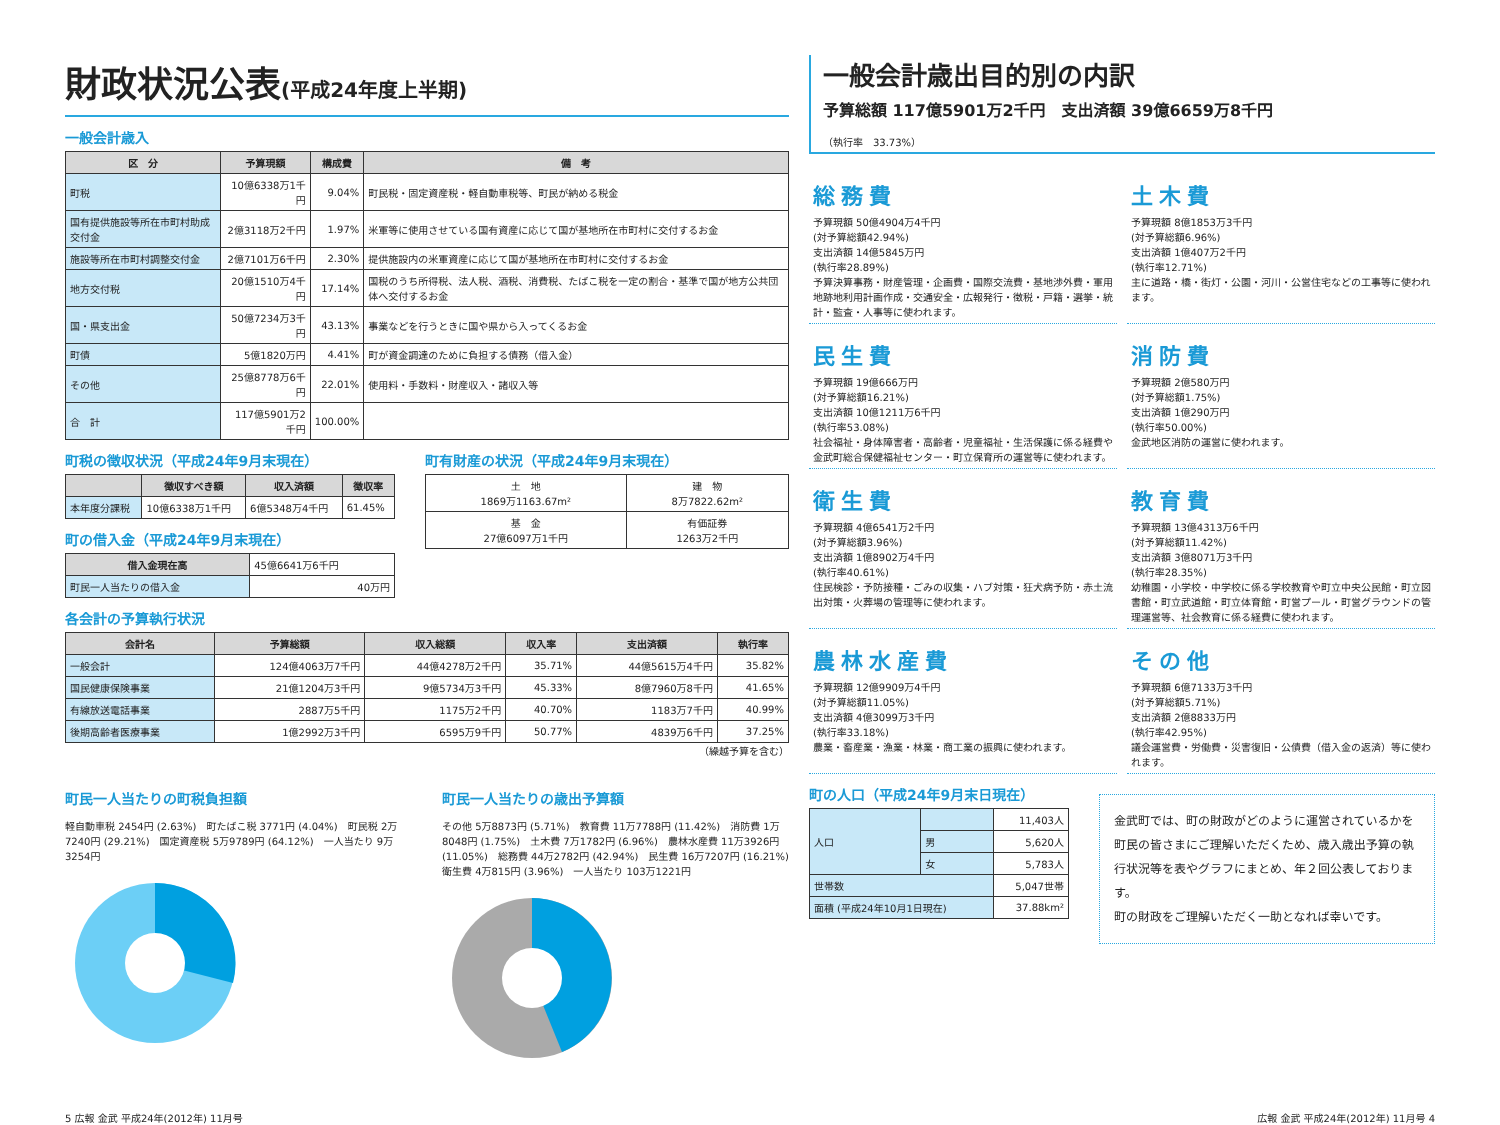財政状況公表(平成24年度上半期)
一般会計歳入
| 区 分 | 予算現額 | 構成費 | 備 考 |
| --- | --- | --- | --- |
| 町税 | 10億6338万1千円 | 9.04% | 町民税・固定資産税・軽自動車税等、町民が納める税金 |
| 国有提供施設等所在市町村助成交付金 | 2億3118万2千円 | 1.97% | 米軍等に使用させている国有資産に応じて国が基地所在市町村に交付するお金 |
| 施設等所在市町村調整交付金 | 2億7101万6千円 | 2.30% | 提供施設内の米軍資産に応じて国が基地所在市町村に交付するお金 |
| 地方交付税 | 20億1510万4千円 | 17.14% | 国税のうち所得税、法人税、酒税、消費税、たばこ税を一定の割合・基準で国が地方公共団体へ交付するお金 |
| 国・県支出金 | 50億7234万3千円 | 43.13% | 事業などを行うときに国や県から入ってくるお金 |
| 町債 | 5億1820万円 | 4.41% | 町が資金調達のために負担する債務（借入金） |
| その他 | 25億8778万6千円 | 22.01% | 使用料・手数料・財産収入・諸収入等 |
| 合 計 | 117億5901万2千円 | 100.00% | |
町税の徴収状況（平成24年9月末現在）
| | 徴収すべき額 | 収入済額 | 徴収率 |
| --- | --- | --- | --- |
| 本年度分課税 | 10億6338万1千円 | 6億5348万4千円 | 61.45% |
町の借入金（平成24年9月末現在）
| 借入金現在高 | 45億6641万6千円 |
| 町民一人当たりの借入金 | 40万円 |
町有財産の状況（平成24年9月末現在）
| 土 地 1869万1163.67m² | 建 物 8万7822.62m² |
| 基 金 27億6097万1千円 | 有価証券 1263万2千円 |
各会計の予算執行状況
| 会計名 | 予算総額 | 収入総額 | 収入率 | 支出済額 | 執行率 |
| --- | --- | --- | --- | --- | --- |
| 一般会計 | 124億4063万7千円 | 44億4278万2千円 | 35.71% | 44億5615万4千円 | 35.82% |
| 国民健康保険事業 | 21億1204万3千円 | 9億5734万3千円 | 45.33% | 8億7960万8千円 | 41.65% |
| 有線放送電話事業 | 2887万5千円 | 1175万2千円 | 40.70% | 1183万7千円 | 40.99% |
| 後期高齢者医療事業 | 1億2992万3千円 | 6595万9千円 | 50.77% | 4839万6千円 | 37.25% |
（繰越予算を含む）
町民一人当たりの町税負担額
軽自動車税 2454円 (2.63%)　町たばこ税 3771円 (4.04%)　町民税 2万7240円 (29.21%)　国定資産税 5万9789円 (64.12%)　一人当たり 9万3254円
町民一人当たりの歳出予算額
その他 5万8873円 (5.71%)　教育費 11万7788円 (11.42%)　消防費 1万8048円 (1.75%)　土木費 7万1782円 (6.96%)　農林水産費 11万3926円 (11.05%)　総務費 44万2782円 (42.94%)　民生費 16万7207円 (16.21%)　衛生費 4万815円 (3.96%)　一人当たり 103万1221円
一般会計歳出目的別の内訳
予算総額 117億5901万2千円　支出済額 39億6659万8千円
（執行率　33.73%）
総務費
予算現額 50億4904万4千円
(対予算総額42.94%)
支出済額 14億5845万円
(執行率28.89%)
予算決算事務・財産管理・企画費・国際交流費・基地渉外費・軍用地跡地利用計画作成・交通安全・広報発行・徴税・戸籍・選挙・統計・監査・人事等に使われます。
土木費
予算現額 8億1853万3千円
(対予算総額6.96%)
支出済額 1億407万2千円
(執行率12.71%)
主に道路・橋・街灯・公園・河川・公営住宅などの工事等に使われます。
民生費
予算現額 19億666万円
(対予算総額16.21%)
支出済額 10億1211万6千円
(執行率53.08%)
社会福祉・身体障害者・高齢者・児童福祉・生活保護に係る経費や金武町総合保健福祉センター・町立保育所の運営等に使われます。
消防費
予算現額 2億580万円
(対予算総額1.75%)
支出済額 1億290万円
(執行率50.00%)
金武地区消防の運営に使われます。
衛生費
予算現額 4億6541万2千円
(対予算総額3.96%)
支出済額 1億8902万4千円
(執行率40.61%)
住民検診・予防接種・ごみの収集・ハブ対策・狂犬病予防・赤土流出対策・火葬場の管理等に使われます。
教育費
予算現額 13億4313万6千円
(対予算総額11.42%)
支出済額 3億8071万3千円
(執行率28.35%)
幼稚園・小学校・中学校に係る学校教育や町立中央公民館・町立図書館・町立武道館・町立体育館・町営プール・町営グラウンドの管理運営等、社会教育に係る経費に使われます。
農林水産費
予算現額 12億9909万4千円
(対予算総額11.05%)
支出済額 4億3099万3千円
(執行率33.18%)
農業・畜産業・漁業・林業・商工業の振興に使われます。
その他
予算現額 6億7133万3千円
(対予算総額5.71%)
支出済額 2億8833万円
(執行率42.95%)
議会運営費・労働費・災害復旧・公債費（借入金の返済）等に使われます。
町の人口（平成24年9月末日現在）
| 人口 | | 11,403人 |
| | 男 | 5,620人 |
| | 女 | 5,783人 |
| 世帯数 | | 5,047世帯 |
| 面積 (平成24年10月1日現在) | | 37.88km² |
金武町では、町の財政がどのように運営されているかを町民の皆さまにご理解いただくため、歳入歳出予算の執行状況等を表やグラフにまとめ、年２回公表しております。
町の財政をご理解いただく一助となれば幸いです。
5 広報 金武 平成24年(2012年) 11月号 広報 金武 平成24年(2012年) 11月号 4